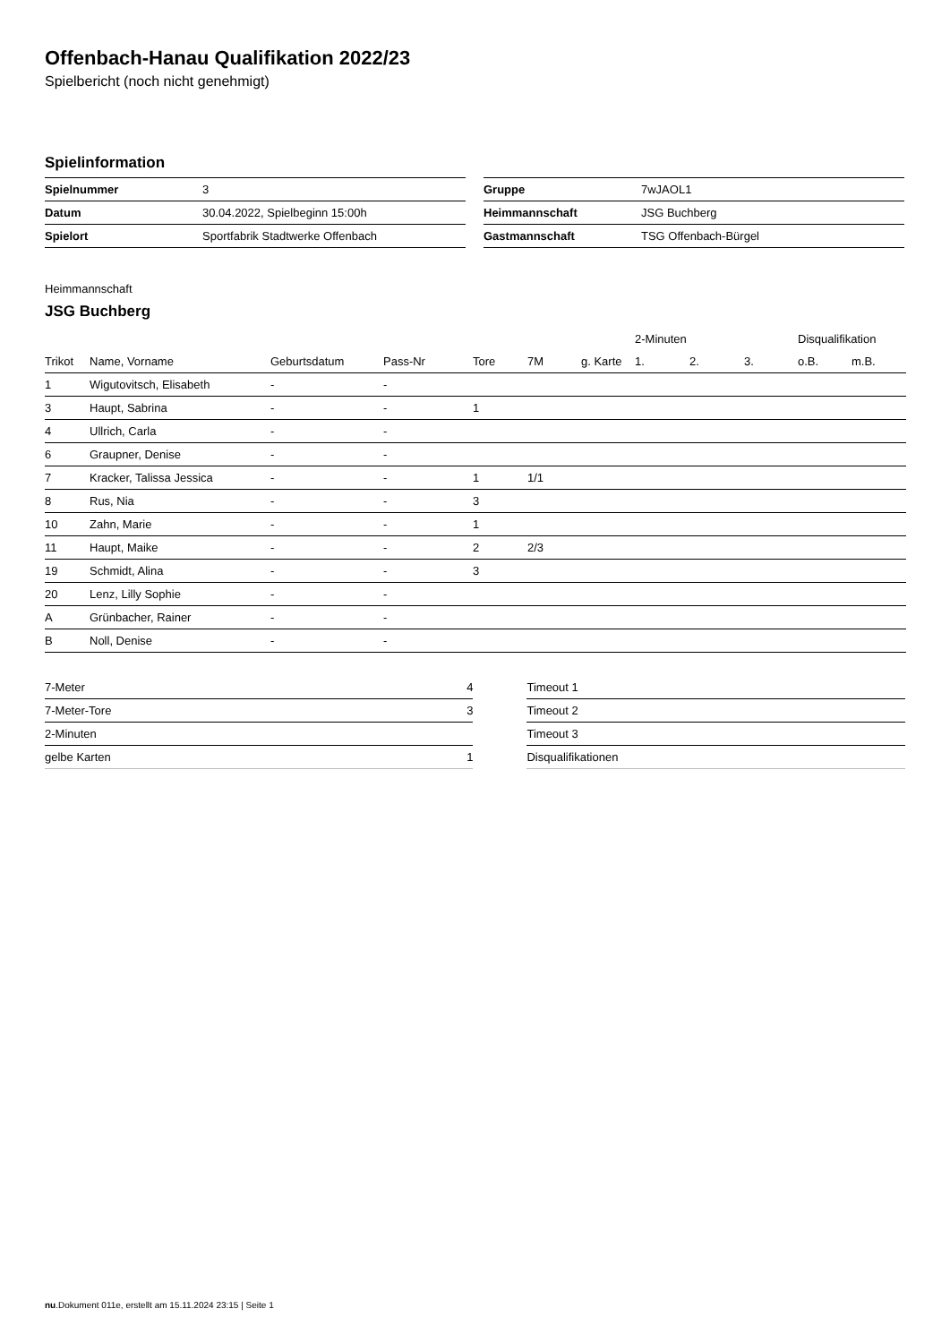Offenbach-Hanau Qualifikation 2022/23
Spielbericht (noch nicht genehmigt)
Spielinformation
| Spielnummer | 3 |
| Datum | 30.04.2022, Spielbeginn 15:00h |
| Spielort | Sportfabrik Stadtwerke Offenbach |
| Gruppe | 7wJAOL1 |
| Heimmannschaft | JSG Buchberg |
| Gastmannschaft | TSG Offenbach-Bürgel |
Heimmannschaft
JSG Buchberg
| | | | | | | | 2-Minuten | | | Disqualifikation | |
| --- | --- | --- | --- | --- | --- | --- | --- | --- | --- | --- | --- |
| Trikot | Name, Vorname | Geburtsdatum | Pass-Nr | Tore | 7M | g. Karte | 1. | 2. | 3. | o.B. | m.B. |
| 1 | Wigutovitsch, Elisabeth | - | - | | | | | | | | |
| 3 | Haupt, Sabrina | - | - | 1 | | | | | | | |
| 4 | Ullrich, Carla | - | - | | | | | | | | |
| 6 | Graupner, Denise | - | - | | | | | | | | |
| 7 | Kracker, Talissa Jessica | - | - | 1 | 1/1 | | | | | | |
| 8 | Rus, Nia | - | - | 3 | | | | | | | |
| 10 | Zahn, Marie | - | - | 1 | | | | | | | |
| 11 | Haupt, Maike | - | - | 2 | 2/3 | | | | | | |
| 19 | Schmidt, Alina | - | - | 3 | | | | | | | |
| 20 | Lenz, Lilly Sophie | - | - | | | | | | | | |
| A | Grünbacher, Rainer | - | - | | | | | | | | |
| B | Noll, Denise | - | - | | | | | | | | |
| 7-Meter | 4 |
| 7-Meter-Tore | 3 |
| 2-Minuten | |
| gelbe Karten | 1 |
| Timeout 1 |
| Timeout 2 |
| Timeout 3 |
| Disqualifikationen |
nu.Dokument 011e, erstellt am 15.11.2024 23:15 | Seite 1